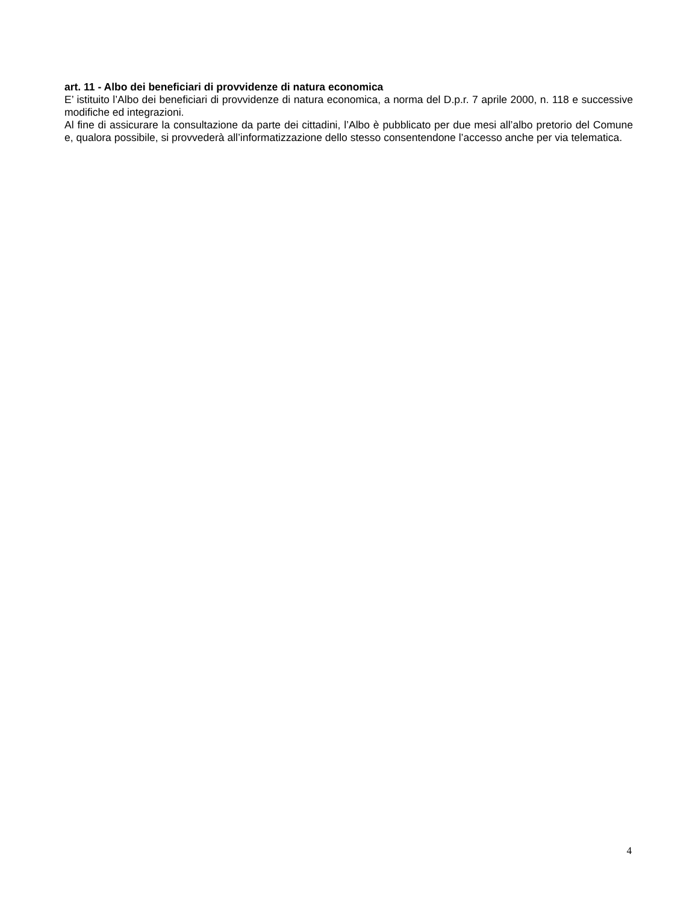art. 11 - Albo dei beneficiari di provvidenze di natura economica
E’ istituito l’Albo dei beneficiari di provvidenze di natura economica, a norma del D.p.r. 7 aprile 2000, n. 118 e successive modifiche ed integrazioni.
Al fine di assicurare la consultazione da parte dei cittadini, l’Albo è pubblicato per due mesi all’albo pretorio del Comune e, qualora possibile, si provvederà all’informatizzazione dello stesso consentendone l’accesso anche per via telematica.
4